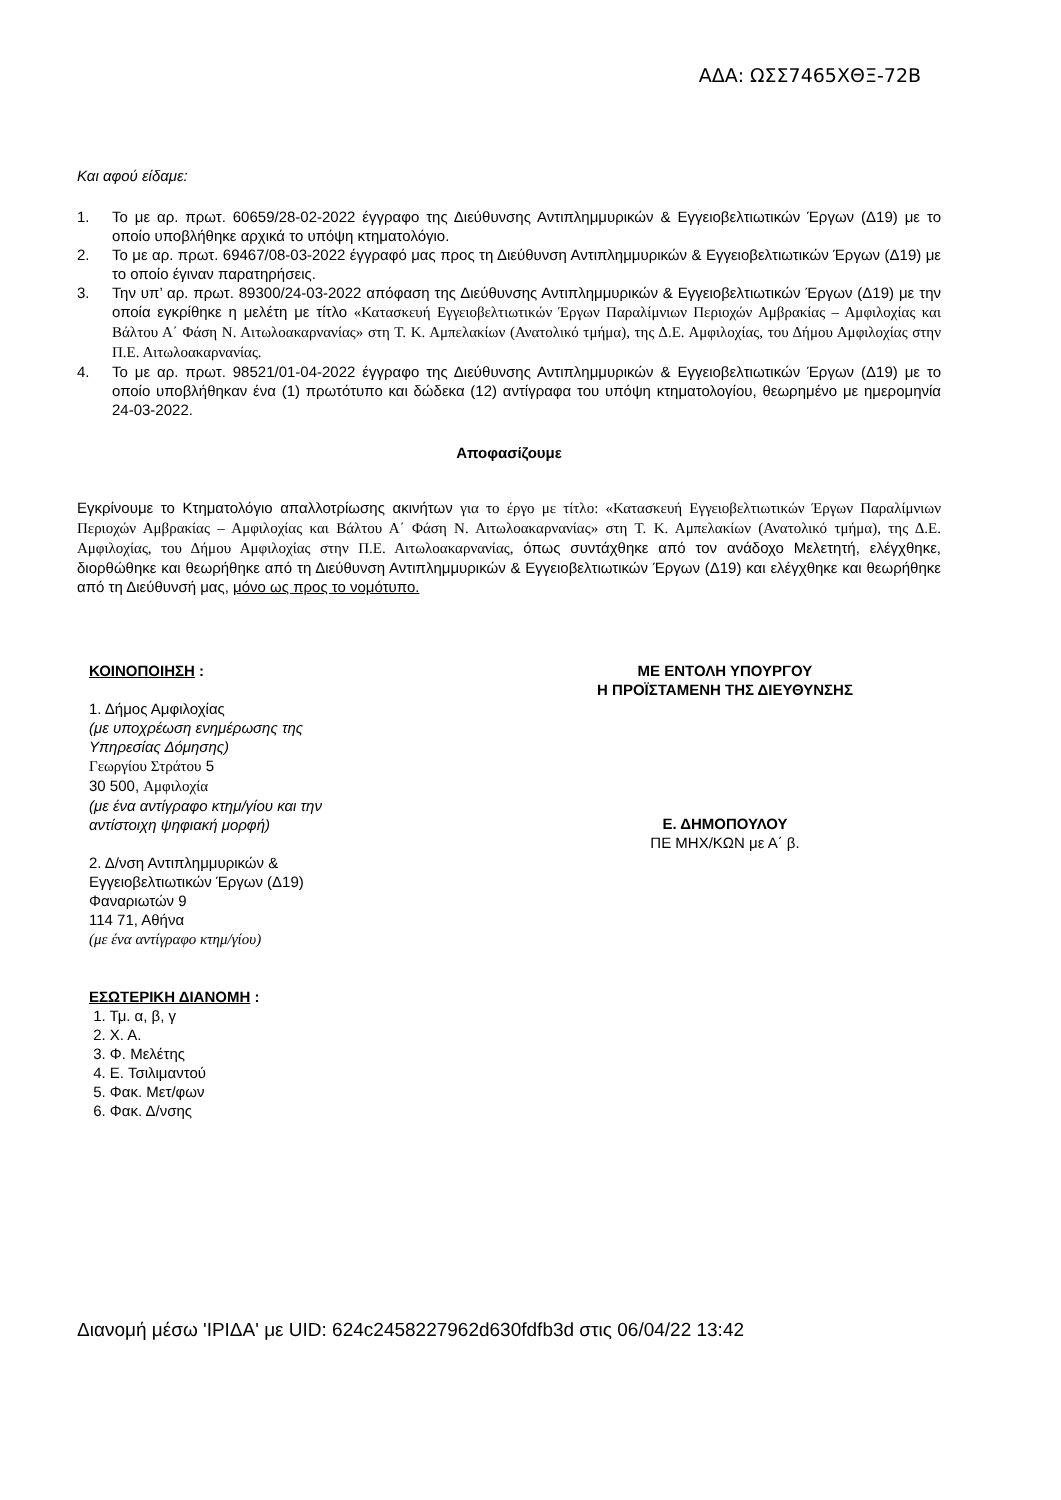ΑΔΑ: ΩΣΣ7465ΧΘΞ-72Β
Και αφού είδαμε:
1. Το με αρ. πρωτ. 60659/28-02-2022 έγγραφο της Διεύθυνσης Αντιπλημμυρικών & Εγγειοβελτιωτικών Έργων (Δ19) με το οποίο υποβλήθηκε αρχικά το υπόψη κτηματολόγιο.
2. Το με αρ. πρωτ. 69467/08-03-2022 έγγραφό μας προς τη Διεύθυνση Αντιπλημμυρικών & Εγγειοβελτιωτικών Έργων (Δ19) με το οποίο έγιναν παρατηρήσεις.
3. Την υπ’ αρ. πρωτ. 89300/24-03-2022 απόφαση της Διεύθυνσης Αντιπλημμυρικών & Εγγειοβελτιωτικών Έργων (Δ19) με την οποία εγκρίθηκε η μελέτη με τίτλο «Κατασκευή Εγγειοβελτιωτικών Έργων Παραλίμνιων Περιοχών Αμβρακίας – Αμφιλοχίας και Βάλτου Α΄ Φάση Ν. Αιτωλοακαρνανίας» στη Τ. Κ. Αμπελακίων (Ανατολικό τμήμα), της Δ.Ε. Αμφιλοχίας, του Δήμου Αμφιλοχίας στην Π.Ε. Αιτωλοακαρνανίας.
4. Το με αρ. πρωτ. 98521/01-04-2022 έγγραφο της Διεύθυνσης Αντιπλημμυρικών & Εγγειοβελτιωτικών Έργων (Δ19) με το οποίο υποβλήθηκαν ένα (1) πρωτότυπο και δώδεκα (12) αντίγραφα του υπόψη κτηματολογίου, θεωρημένο με ημερομηνία 24-03-2022.
Αποφασίζουμε
Εγκρίνουμε το Κτηματολόγιο απαλλοτρίωσης ακινήτων για το έργο με τίτλο: «Κατασκευή Εγγειοβελτιωτικών Έργων Παραλίμνιων Περιοχών Αμβρακίας – Αμφιλοχίας και Βάλτου Α΄ Φάση Ν. Αιτωλοακαρνανίας» στη Τ. Κ. Αμπελακίων (Ανατολικό τμήμα), της Δ.Ε. Αμφιλοχίας, του Δήμου Αμφιλοχίας στην Π.Ε. Αιτωλοακαρνανίας, όπως συντάχθηκε από τον ανάδοχο Μελετητή, ελέγχθηκε, διορθώθηκε και θεωρήθηκε από τη Διεύθυνση Αντιπλημμυρικών & Εγγειοβελτιωτικών Έργων (Δ19) και ελέγχθηκε και θεωρήθηκε από τη Διεύθυνσή μας, μόνο ως προς το νομότυπο.
ΚΟΙΝΟΠΟΙΗΣΗ :
1. Δήμος Αμφιλοχίας
(με υποχρέωση ενημέρωσης της
Υπηρεσίας Δόμησης)
Γεωργίου Στράτου 5
30 500, Αμφιλοχία
(με ένα αντίγραφο κτημ/γίου και την
αντίστοιχη ψηφιακή μορφή)
2. Δ/νση Αντιπλημμυρικών &
Εγγειοβελτιωτικών Έργων (Δ19)
Φαναριωτών 9
114 71, Αθήνα
(με ένα αντίγραφο κτημ/γίου)
ΕΣΩΤΕΡΙΚΗ ΔΙΑΝΟΜΗ :
1. Τμ. α, β, γ
2. Χ. Α.
3. Φ. Μελέτης
4. Ε. Τσιλιμαντού
5. Φακ. Μετ/φων
6. Φακ. Δ/νσης
ΜΕ ΕΝΤΟΛΗ ΥΠΟΥΡΓΟΥ
Η ΠΡΟΪΣΤΑΜΕΝΗ ΤΗΣ ΔΙΕΥΘΥΝΣΗΣ
Ε. ΔΗΜΟΠΟΥΛΟΥ
ΠΕ ΜΗΧ/ΚΩΝ με Α΄ β.
Διανομή μέσω 'ΙΡΙΔΑ' με UID: 624c2458227962d630fdfb3d στις 06/04/22 13:42